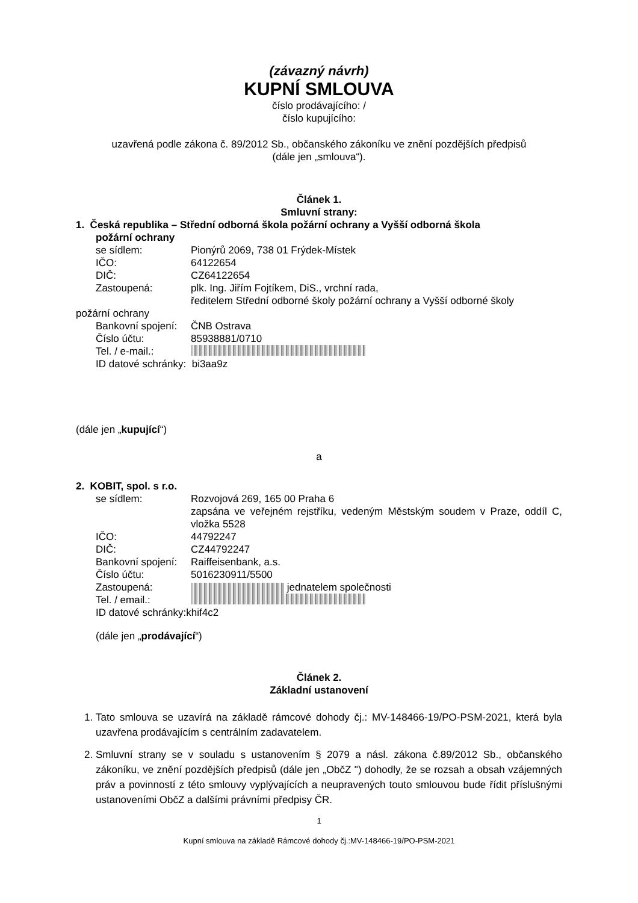(závazný návrh)
KUPNÍ SMLOUVA
číslo prodávajícího: /
číslo kupujícího:
uzavřená podle zákona č. 89/2012 Sb., občanského zákoníku ve znění pozdějších předpisů
(dále jen „smlouva“).
Článek 1.
Smluvní strany:
1. Česká republika – Střední odborná škola požární ochrany a Vyšší odborná škola
požární ochrany
se sídlem: Pionýrů 2069, 738 01 Frýdek-Místek
IČO: 64122654
DIČ: CZ64122654
Zastoupená: plk. Ing. Jiřím Fojtíkem, DiS., vrchní rada,
ředitelem Střední odborné školy požární ochrany a Vyšší odborné školy
požární ochrany
Bankovní spojení: ČNB Ostrava
Číslo účtu: 85938881/0710
Tel. / e-mail.:
ID datové schránky: bi3aa9z
(dále jen „kupující“)
a
2. KOBIT, spol. s r.o.
se sídlem: Rozvojová 269, 165 00 Praha 6
zapsána ve veřejném rejstříku, vedeným Městským soudem v Praze, oddíl C, vložka 5528
IČO: 44792247
DIČ: CZ44792247
Bankovní spojení: Raiffeisenbank, a.s.
Číslo účtu: 5016230911/5500
Zastoupená: jednatelem společnosti
Tel. / email.:
ID datové schránky:khif4c2
(dále jen „prodávající“)
Článek 2.
Základní ustanovení
1. Tato smlouva se uzavírá na základě rámcové dohody čj.: MV-148466-19/PO-PSM-2021, která byla uzavřena prodávajícím s centrálním zadavatelem.
2. Smluvní strany se v souladu s ustanovením § 2079 a násl. zákona č.89/2012 Sb., občanského zákoníku, ve znění pozdějších předpisů (dále jen „ObčZ ") dohodly, že se rozsah a obsah vzájemných práv a povinností z této smlouvy vyplývajících a neupravených touto smlouvou bude řídit příslušnými ustanoveními ObčZ a dalšími právními předpisy ČR.
1
Kupní smlouva na základě Rámcové dohody čj.:MV-148466-19/PO-PSM-2021